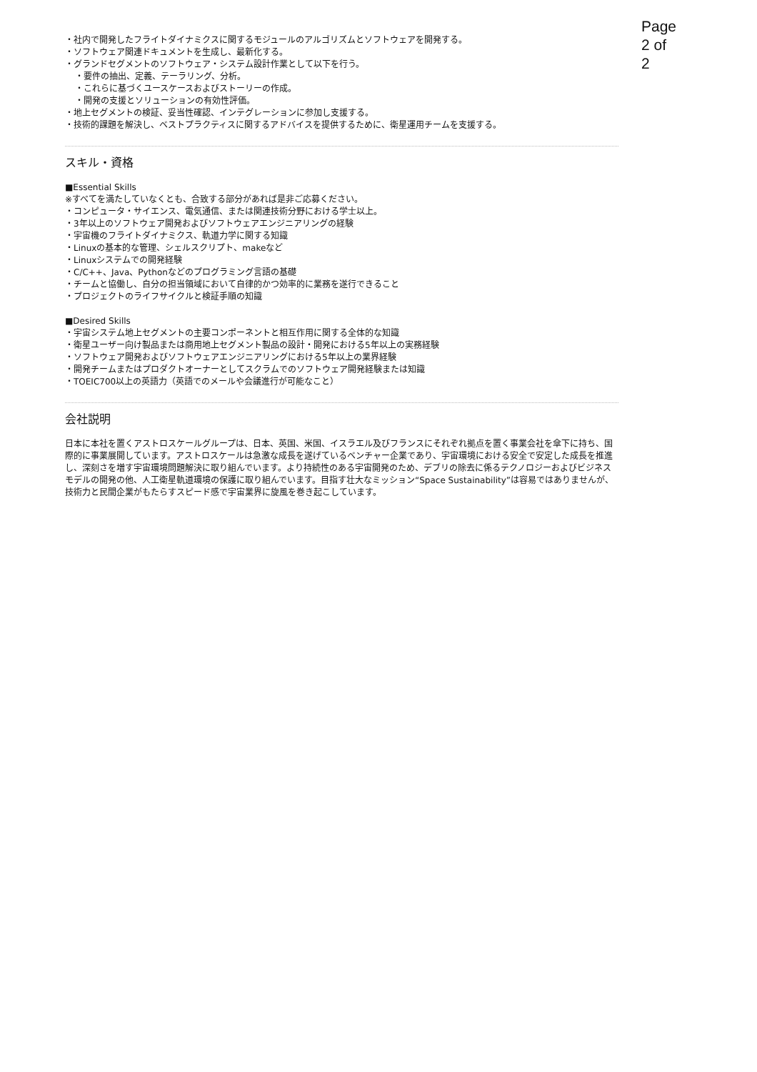Page 2 of 2
・社内で開発したフライトダイナミクスに関するモジュールのアルゴリズムとソフトウェアを開発する。
・ソフトウェア関連ドキュメントを生成し、最新化する。
・グランドセグメントのソフトウェア・システム設計作業として以下を行う。
・要件の抽出、定義、テーラリング、分析。
・これらに基づくユースケースおよびストーリーの作成。
・開発の支援とソリューションの有効性評価。
・地上セグメントの検証、妥当性確認、インテグレーションに参加し支援する。
・技術的課題を解決し、ベストプラクティスに関するアドバイスを提供するために、衛星運用チームを支援する。
スキル・資格
■Essential Skills
※すべてを満たしていなくとも、合致する部分があれば是非ご応募ください。
・コンピュータ・サイエンス、電気通信、または関連技術分野における学士以上。
・3年以上のソフトウェア開発およびソフトウェアエンジニアリングの経験
・宇宙機のフライトダイナミクス、軌道力学に関する知識
・Linuxの基本的な管理、シェルスクリプト、makeなど
・Linuxシステムでの開発経験
・C/C++、Java、Pythonなどのプログラミング言語の基礎
・チームと協働し、自分の担当領域において自律的かつ効率的に業務を遂行できること
・プロジェクトのライフサイクルと検証手順の知識
■Desired Skills
・宇宙システム地上セグメントの主要コンポーネントと相互作用に関する全体的な知識
・衛星ユーザー向け製品または商用地上セグメント製品の設計・開発における5年以上の実務経験
・ソフトウェア開発およびソフトウェアエンジニアリングにおける5年以上の業界経験
・開発チームまたはプロダクトオーナーとしてスクラムでのソフトウェア開発経験または知識
・TOEIC700以上の英語力（英語でのメールや会議進行が可能なこと）
会社説明
日本に本社を置くアストロスケールグループは、日本、英国、米国、イスラエル及びフランスにそれぞれ拠点を置く事業会社を傘下に持ち、国際的に事業展開しています。アストロスケールは急激な成長を遂げているベンチャー企業であり、宇宙環境における安全で安定した成長を推進し、深刻さを増す宇宙環境問題解決に取り組んでいます。より持続性のある宇宙開発のため、デブリの除去に係るテクノロジーおよびビジネスモデルの開発の他、人工衛星軌道環境の保護に取り組んでいます。目指す壮大なミッション“Space Sustainability”は容易ではありませんが、技術力と民間企業がもたらすスピード感で宇宙業界に旋風を巻き起こしています。